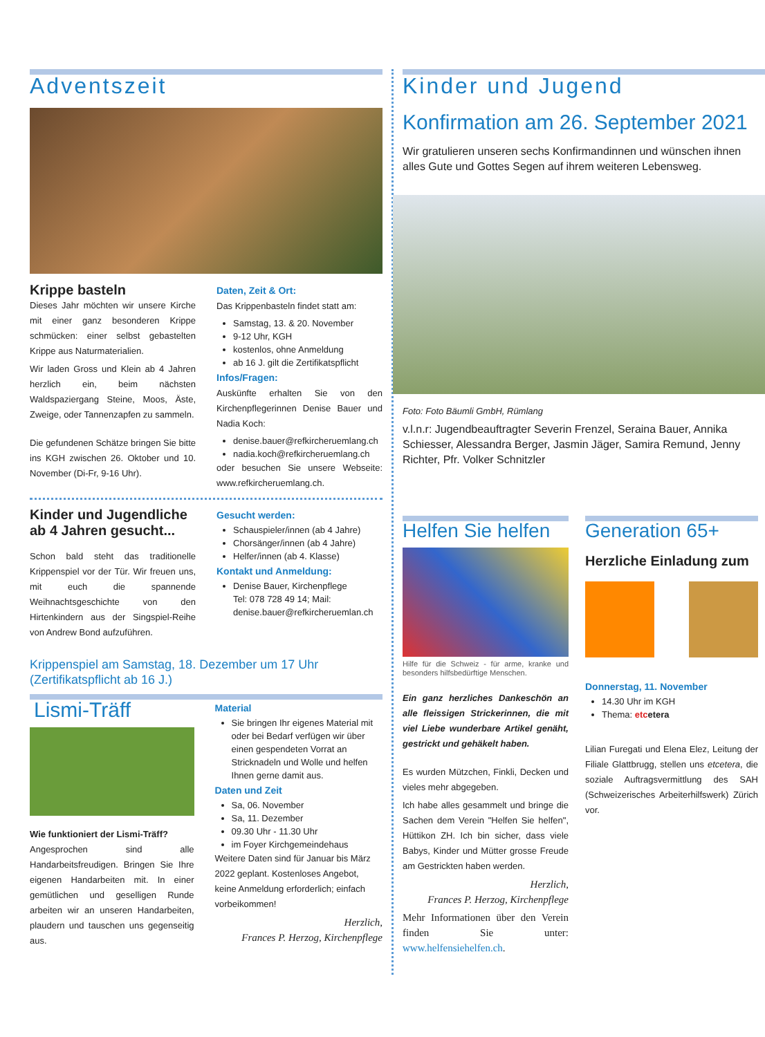Adventszeit
Krippe basteln
Dieses Jahr möchten wir unsere Kirche mit einer ganz besonderen Krippe schmücken: einer selbst gebastelten Krippe aus Naturmaterialien.
Wir laden Gross und Klein ab 4 Jahren herzlich ein, beim nächsten Waldspaziergang Steine, Moos, Äste, Zweige, oder Tannenzapfen zu sammeln.
Die gefundenen Schätze bringen Sie bitte ins KGH zwischen 26. Oktober und 10. November (Di-Fr, 9-16 Uhr).
Daten, Zeit & Ort:
Das Krippenbasteln findet statt am:
Samstag, 13. & 20. November
9-12 Uhr, KGH
kostenlos, ohne Anmeldung
ab 16 J. gilt die Zertifikatspflicht
Infos/Fragen:
Auskünfte erhalten Sie von den Kirchenpflegerinnen Denise Bauer und Nadia Koch:
denise.bauer@refkircheruemlang.ch
nadia.koch@refkircheruemlang.ch
oder besuchen Sie unsere Webseite: www.refkircheruemlang.ch.
Kinder und Jugendliche ab 4 Jahren gesucht...
Schon bald steht das traditionelle Krippenspiel vor der Tür. Wir freuen uns, mit euch die spannende Weihnachtsgeschichte von den Hirtenkindern aus der Singspiel-Reihe von Andrew Bond aufzuführen.
Gesucht werden:
Schauspieler/innen (ab 4 Jahre)
Chorsänger/innen (ab 4 Jahre)
Helfer/innen (ab 4. Klasse)
Kontakt und Anmeldung:
Denise Bauer, Kirchenpflege
Tel: 078 728 49 14; Mail:
denise.bauer@refkircheruemlan.ch
Krippenspiel am Samstag, 18. Dezember um 17 Uhr
(Zertifikatspflicht ab 16 J.)
Lismi-Träff
Wie funktioniert der Lismi-Träff?
Angesprochen sind alle Handarbeitsfreudigen. Bringen Sie Ihre eigenen Handarbeiten mit. In einer gemütlichen und geselligen Runde arbeiten wir an unseren Handarbeiten, plaudern und tauschen uns gegenseitig aus.
Material
Sie bringen Ihr eigenes Material mit oder bei Bedarf verfügen wir über einen gespendeten Vorrat an Stricknadeln und Wolle und helfen Ihnen gerne damit aus.
Daten und Zeit
Sa, 06. November
Sa, 11. Dezember
09.30 Uhr - 11.30 Uhr
im Foyer Kirchgemeindehaus
Weitere Daten sind für Januar bis März 2022 geplant. Kostenloses Angebot, keine Anmeldung erforderlich; einfach vorbeikommen!
Herzlich,
Frances P. Herzog, Kirchenpflege
Kinder und Jugend
Konfirmation am 26. September 2021
Wir gratulieren unseren sechs Konfirmandinnen und wünschen ihnen alles Gute und Gottes Segen auf ihrem weiteren Lebensweg.
Foto: Foto Bäumli GmbH, Rümlang
v.l.n.r: Jugendbeauftragter Severin Frenzel, Seraina Bauer, Annika Schiesser, Alessandra Berger, Jasmin Jäger, Samira Remund, Jenny Richter, Pfr. Volker Schnitzler
Helfen Sie helfen
Hilfe für die Schweiz - für arme, kranke und besonders hilfsbedürftige Menschen.
Ein ganz herzliches Dankeschön an alle fleissigen Strickerinnen, die mit viel Liebe wunderbare Artikel genäht, gestrickt und gehäkelt haben.
Es wurden Mützchen, Finkli, Decken und vieles mehr abgegeben.
Ich habe alles gesammelt und bringe die Sachen dem Verein "Helfen Sie helfen", Hüttikon ZH. Ich bin sicher, dass viele Babys, Kinder und Mütter grosse Freude am Gestrickten haben werden.
Herzlich,
Frances P. Herzog, Kirchenpflege
Mehr Informationen über den Verein finden Sie unter: www.helfensiehelfen.ch.
Generation 65+
Herzliche Einladung zum
Donnerstag, 11. November
14.30 Uhr im KGH
Thema: etc etera
Lilian Furegati und Elena Elez, Leitung der Filiale Glattbrugg, stellen uns etcetera, die soziale Auftragsvermittlung des SAH (Schweizerisches Arbeiterhilfswerk) Zürich vor.